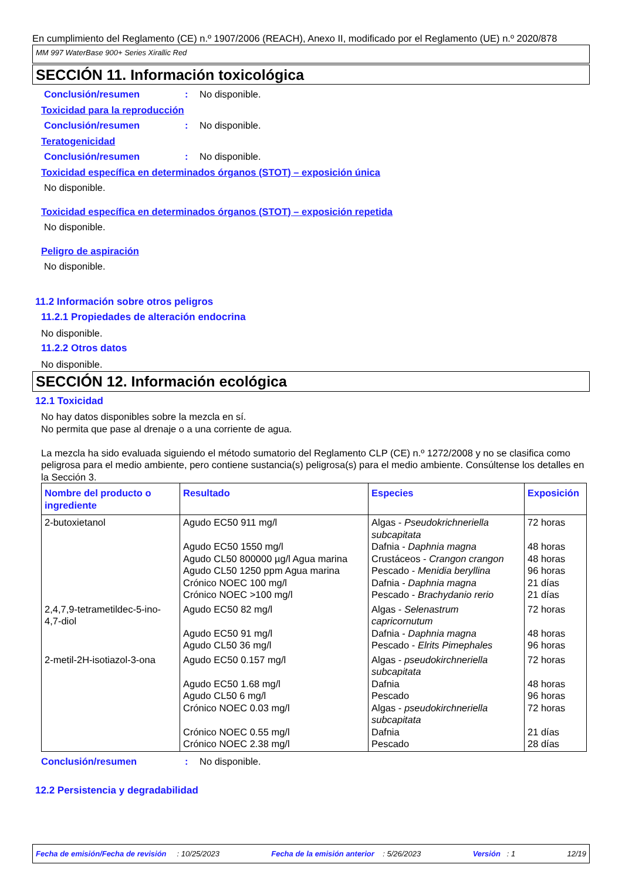En cumplimiento del Reglamento (CE) n.º 1907/2006 (REACH), Anexo II, modificado por el Reglamento (UE) n.º 2020/878
MM 997 WaterBase 900+ Series Xirallic Red
SECCIÓN 11. Información toxicológica
Conclusión/resumen: No disponible.
Toxicidad para la reproducción
Conclusión/resumen: No disponible.
Teratogenicidad
Conclusión/resumen: No disponible.
Toxicidad específica en determinados órganos (STOT) – exposición única
No disponible.
Toxicidad específica en determinados órganos (STOT) – exposición repetida
No disponible.
Peligro de aspiración
No disponible.
11.2 Información sobre otros peligros
11.2.1 Propiedades de alteración endocrina
No disponible.
11.2.2 Otros datos
No disponible.
SECCIÓN 12. Información ecológica
12.1 Toxicidad
No hay datos disponibles sobre la mezcla en sí.
No permita que pase al drenaje o a una corriente de agua.
La mezcla ha sido evaluada siguiendo el método sumatorio del Reglamento CLP (CE) n.º 1272/2008 y no se clasifica como peligrosa para el medio ambiente, pero contiene sustancia(s) peligrosa(s) para el medio ambiente. Consúltense los detalles en la Sección 3.
| Nombre del producto o ingrediente | Resultado | Especies | Exposición |
| --- | --- | --- | --- |
| 2-butoxietanol | Agudo EC50 911 mg/l Agudo EC50 1550 mg/l Agudo CL50 800000 µg/l Agua marina Agudo CL50 1250 ppm Agua marina Crónico NOEC 100 mg/l Crónico NOEC >100 mg/l | Algas - Pseudokrichneriella subcapitata Dafnia - Daphnia magna Crustáceos - Crangon crangon Pescado - Menidia beryllina Dafnia - Daphnia magna Pescado - Brachydanio rerio | 72 horas 48 horas 48 horas 96 horas 21 días 21 días |
| 2,4,7,9-tetrametildec-5-ino-4,7-diol | Agudo EC50 82 mg/l Agudo EC50 91 mg/l Agudo CL50 36 mg/l | Algas - Selenastrum capricornutum Dafnia - Daphnia magna Pescado - Elrits Pimephales | 72 horas 48 horas 96 horas |
| 2-metil-2H-isotiazol-3-ona | Agudo EC50 0.157 mg/l Agudo EC50 1.68 mg/l Agudo CL50 6 mg/l Crónico NOEC 0.03 mg/l Crónico NOEC 0.55 mg/l Crónico NOEC 2.38 mg/l | Algas - pseudokirchneriella subcapitata Dafnia Pescado Algas - pseudokirchneriella subcapitata Dafnia Pescado | 72 horas 48 horas 96 horas 72 horas 21 días 28 días |
Conclusión/resumen: No disponible.
12.2 Persistencia y degradabilidad
Fecha de emisión/Fecha de revisión : 10/25/2023 Fecha de la emisión anterior : 5/26/2023 Versión : 1 12/19